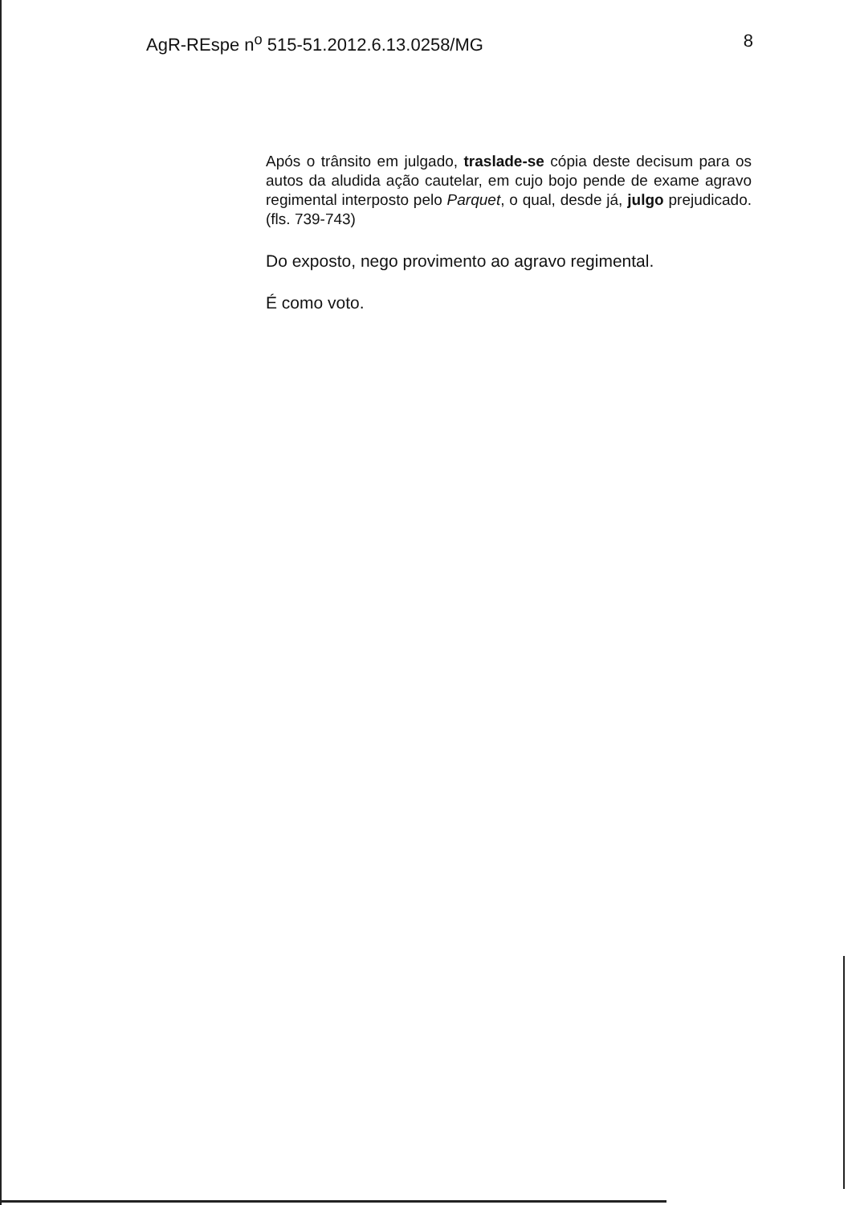AgR-REspe n<sup>o</sup> 515-51.2012.6.13.0258/MG 8
Após o trânsito em julgado, traslade-se cópia deste decisum para os autos da aludida ação cautelar, em cujo bojo pende de exame agravo regimental interposto pelo Parquet, o qual, desde já, julgo prejudicado. (fls. 739-743)
Do exposto, nego provimento ao agravo regimental.
É como voto.